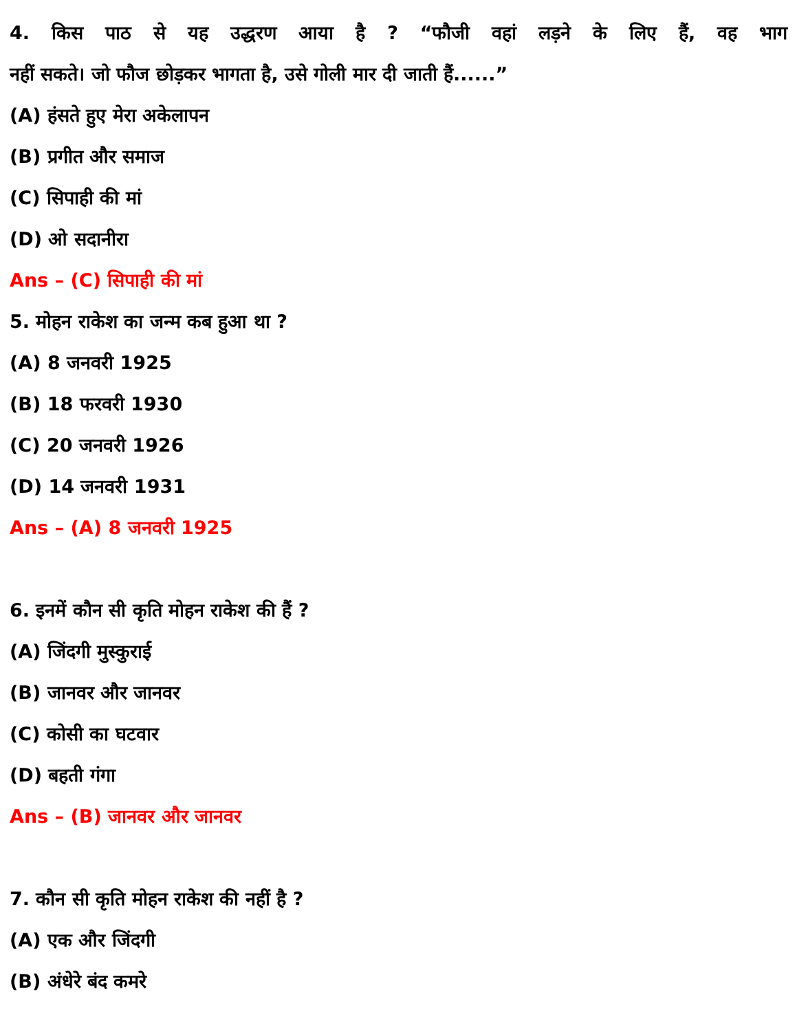4. किस पाठ से यह उद्धरण आया है ? “फौजी वहां लड़ने के लिए हैं, वह भाग
नहीं सकते। जो फौज छोड़कर भागता है, उसे गोली मार दी जाती हैं......”
(A) हंसते हुए मेरा अकेलापन
(B) प्रगीत और समाज
(C) सिपाही की मां
(D) ओ सदानीरा
Ans – (C) सिपाही की मां
5. मोहन राकेश का जन्म कब हुआ था ?
(A) 8 जनवरी 1925
(B) 18 फरवरी 1930
(C) 20 जनवरी 1926
(D) 14 जनवरी 1931
Ans – (A) 8 जनवरी 1925
6. इनमें कौन सी कृति मोहन राकेश की हैं ?
(A) जिंदगी मुस्कुराई
(B) जानवर और जानवर
(C) कोसी का घटवार
(D) बहती गंगा
Ans – (B) जानवर और जानवर
7. कौन सी कृति मोहन राकेश की नहीं है ?
(A) एक और जिंदगी
(B) अंधेरे बंद कमरे